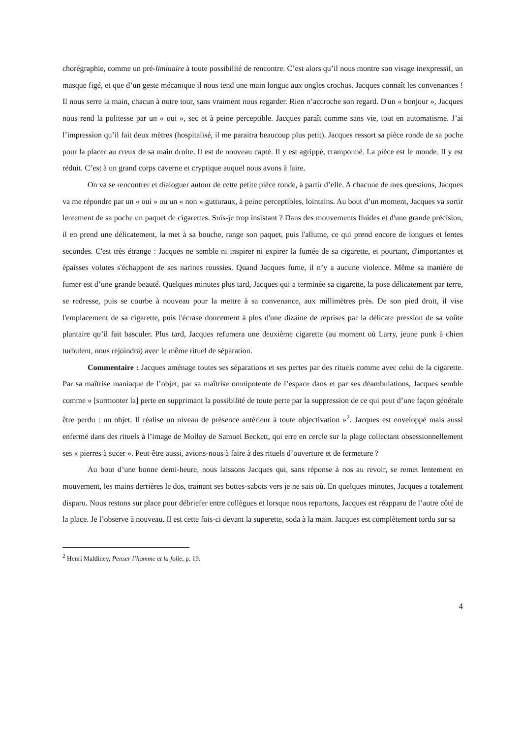chorégraphie, comme un pré-liminaire à toute possibilité de rencontre. C’est alors qu’il nous montre son visage inexpressif, un masque figé, et que d’un geste mécanique il nous tend une main longue aux ongles crochus. Jacques connaît les convenances ! Il nous serre la main, chacun à notre tour, sans vraiment nous regarder. Rien n’accroche son regard. D'un « bonjour », Jacques nous rend la politesse par un « oui », sec et à peine perceptible. Jacques paraît comme sans vie, tout en automatisme. J’ai l’impression qu’il fait deux mètres (hospitalisé, il me paraitra beaucoup plus petit). Jacques ressort sa pièce ronde de sa poche pour la placer au creux de sa main droite. Il est de nouveau capté. Il y est agrippé, cramponné. La pièce est le monde. Il y est réduit. C’est à un grand corps caverne et cryptique auquel nous avons à faire.
On va se rencontrer et dialoguer autour de cette petite pièce ronde, à partir d’elle. A chacune de mes questions, Jacques va me répondre par un « oui » ou un « non » gutturaux, à peine perceptibles, lointains. Au bout d’un moment, Jacques va sortir lentement de sa poche un paquet de cigarettes. Suis-je trop insistant ? Dans des mouvements fluides et d'une grande précision, il en prend une délicatement, la met à sa bouche, range son paquet, puis l'allume, ce qui prend encore de longues et lentes secondes. C'est très étrange : Jacques ne semble ni inspirer ni expirer la fumée de sa cigarette, et pourtant, d'importantes et épaisses volutes s'échappent de ses narines roussies. Quand Jacques fume, il n’y a aucune violence. Même sa manière de fumer est d’une grande beauté. Quelques minutes plus tard, Jacques qui a terminée sa cigarette, la pose délicatement par terre, se redresse, puis se courbe à nouveau pour la mettre à sa convenance, aux millimètres près. De son pied droit, il vise l'emplacement de sa cigarette, puis l'écrase doucement à plus d'une dizaine de reprises par la délicate pression de sa voûte plantaire qu’il fait basculer. Plus tard, Jacques refumera une deuxième cigarette (au moment où Larry, jeune punk à chien turbulent, nous rejoindra) avec le même rituel de séparation.
Commentaire : Jacques aménage toutes ses séparations et ses pertes par des rituels comme avec celui de la cigarette. Par sa maîtrise maniaque de l’objet, par sa maîtrise omnipotente de l’espace dans et par ses déambulations, Jacques semble comme « [surmonter la] perte en supprimant la possibilité de toute perte par la suppression de ce qui peut d’une façon générale être perdu : un objet. Il réalise un niveau de présence antérieur à toute objectivation »<sup>2</sup>. Jacques est enveloppé mais aussi enfermé dans des rituels à l’image de Molloy de Samuel Beckett, qui erre en cercle sur la plage collectant obsessionnellement ses « pierres à sucer ». Peut-être aussi, avions-nous à faire à des rituels d’ouverture et de fermeture ?
Au bout d’une bonne demi-heure, nous laissons Jacques qui, sans réponse à nos au revoir, se remet lentement en mouvement, les mains derrières le dos, trainant ses bottes-sabots vers je ne sais où. En quelques minutes, Jacques a totalement disparu. Nous restons sur place pour débriefer entre collègues et lorsque nous repartons, Jacques est réapparu de l’autre côté de la place. Je l’observe à nouveau. Il est cette fois-ci devant la superette, soda à la main. Jacques est complètement tordu sur sa
<sup>2</sup> Henri Maldiney, Penser l’homme et la folie, p. 19.
4